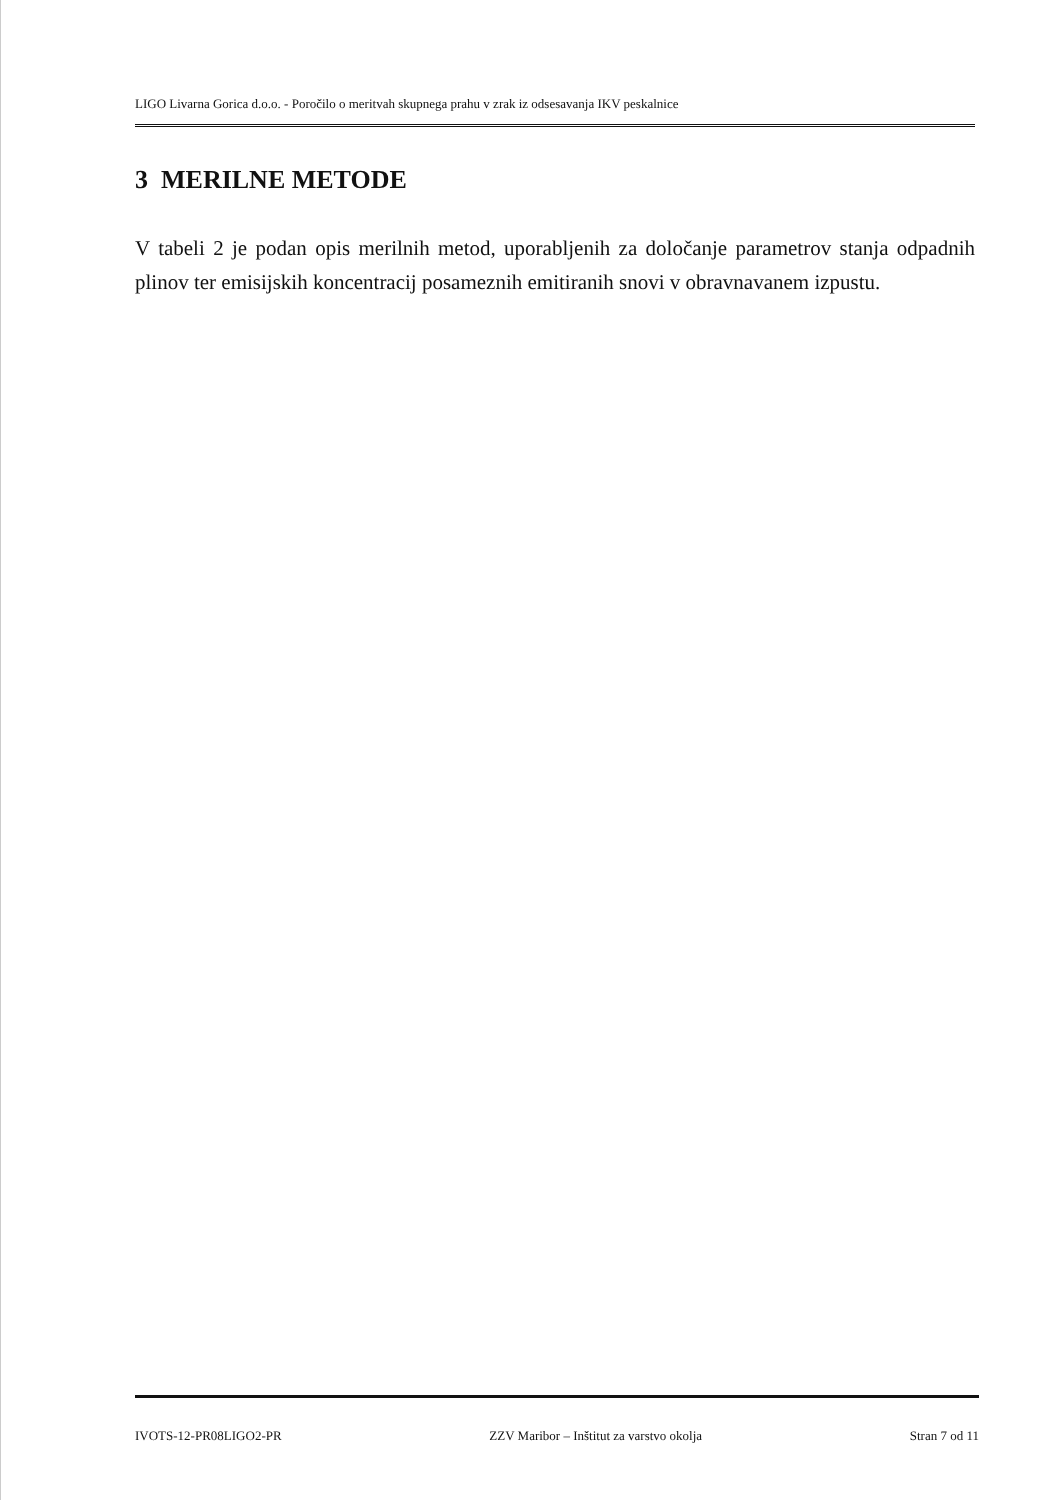LIGO Livarna Gorica d.o.o. - Poročilo o meritvah skupnega prahu v zrak iz odsesavanja IKV peskalnice
3 MERILNE METODE
V tabeli 2 je podan opis merilnih metod, uporabljenih za določanje parametrov stanja odpadnih plinov ter emisijskih koncentracij posameznih emitiranih snovi v obravnavanem izpustu.
IVOTS-12-PR08LIGO2-PR ZZV Maribor – Inštitut za varstvo okolja Stran 7 od 11